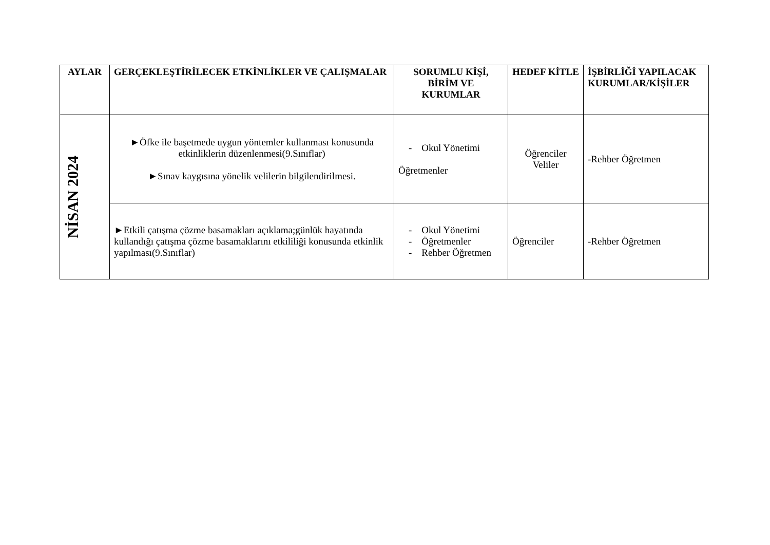| AYLAR | GERÇEKLEŞTİRİLECEK ETKİNLİKLER VE ÇALIŞMALAR | SORUMLU KİŞİ, BİRİM VE KURUMLAR | HEDEF KİTLE | İŞBİRLİĞİ YAPILACAK KURUMLAR/KİŞİLER |
| --- | --- | --- | --- | --- |
| NİSAN 2024 | ►Öfke ile başetmede uygun yöntemler kullanması konusunda etkinliklerin düzenlenmesi(9.Sınıflar) ►Sınav kaygısına yönelik velilerin bilgilendirilmesi. | - Okul Yönetimi Öğretmenler | Öğrenciler Veliler | -Rehber Öğretmen |
| | ►Etkili çatışma çözme basamakları açıklama;günlük hayatında kullandığı çatışma çözme basamaklarını etkililiği konusunda etkinlik yapılması(9.Sınıflar) | - Okul Yönetimi - Öğretmenler - Rehber Öğretmen | Öğrenciler | -Rehber Öğretmen |